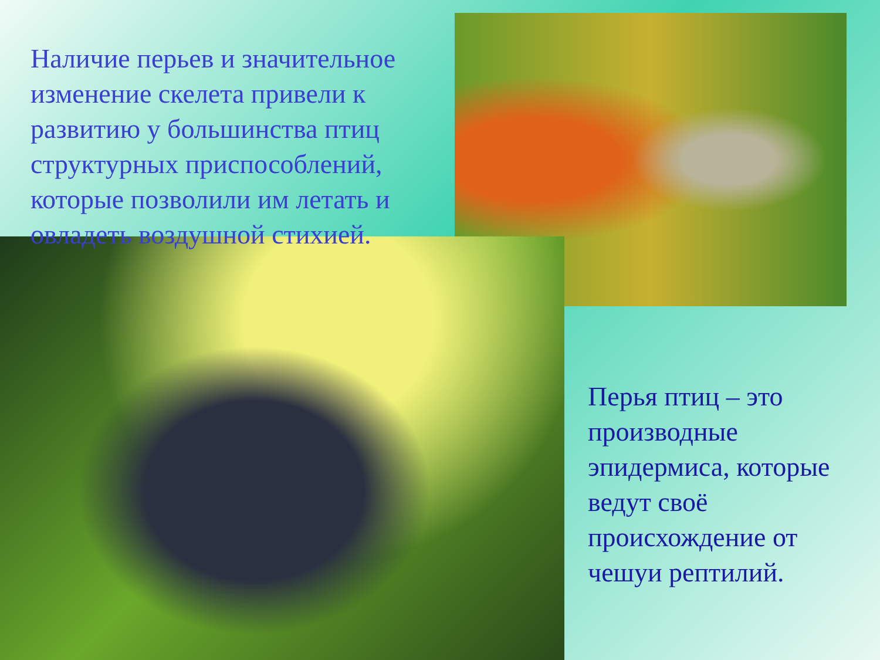Наличие перьев и значительное изменение скелета привели к развитию у большинства птиц структурных приспособлений, которые позволили им летать и овладеть воздушной стихией.
Перья птиц – это производные эпидермиса, которые ведут своё происхождение от чешуи рептилий.